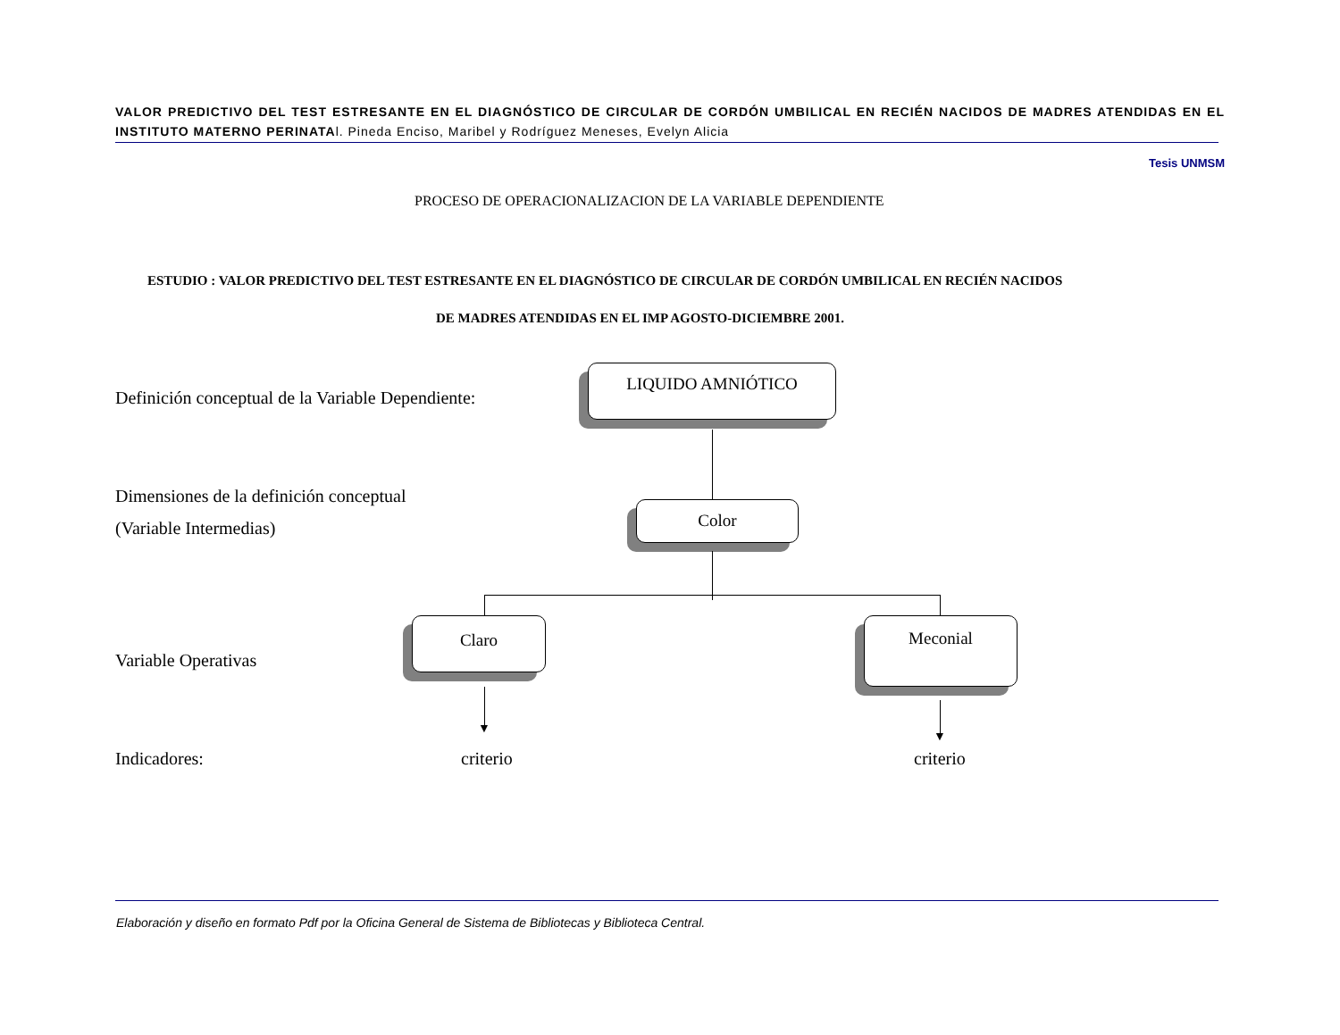VALOR PREDICTIVO DEL TEST ESTRESANTE EN EL DIAGNÓSTICO DE CIRCULAR DE CORDÓN UMBILICAL EN RECIÉN NACIDOS DE MADRES ATENDIDAS EN EL INSTITUTO MATERNO PERINATAl. Pineda Enciso, Maribel y Rodríguez Meneses, Evelyn Alicia
Tesis UNMSM
PROCESO DE OPERACIONALIZACION DE LA VARIABLE DEPENDIENTE
ESTUDIO : VALOR PREDICTIVO DEL TEST ESTRESANTE EN EL DIAGNÓSTICO DE CIRCULAR DE CORDÓN UMBILICAL EN RECIÉN NACIDOS
DE MADRES ATENDIDAS EN EL IMP AGOSTO-DICIEMBRE 2001.
Definición conceptual de la Variable Dependiente:
Dimensiones de la definición conceptual
(Variable Intermedias)
Variable Operativas
Indicadores:
LIQUIDO AMNIÓTICO
Color
Claro Meconial
▼
▼
criterio criterio
Elaboración y diseño en formato Pdf por la Oficina General de Sistema de Bibliotecas y Biblioteca Central.